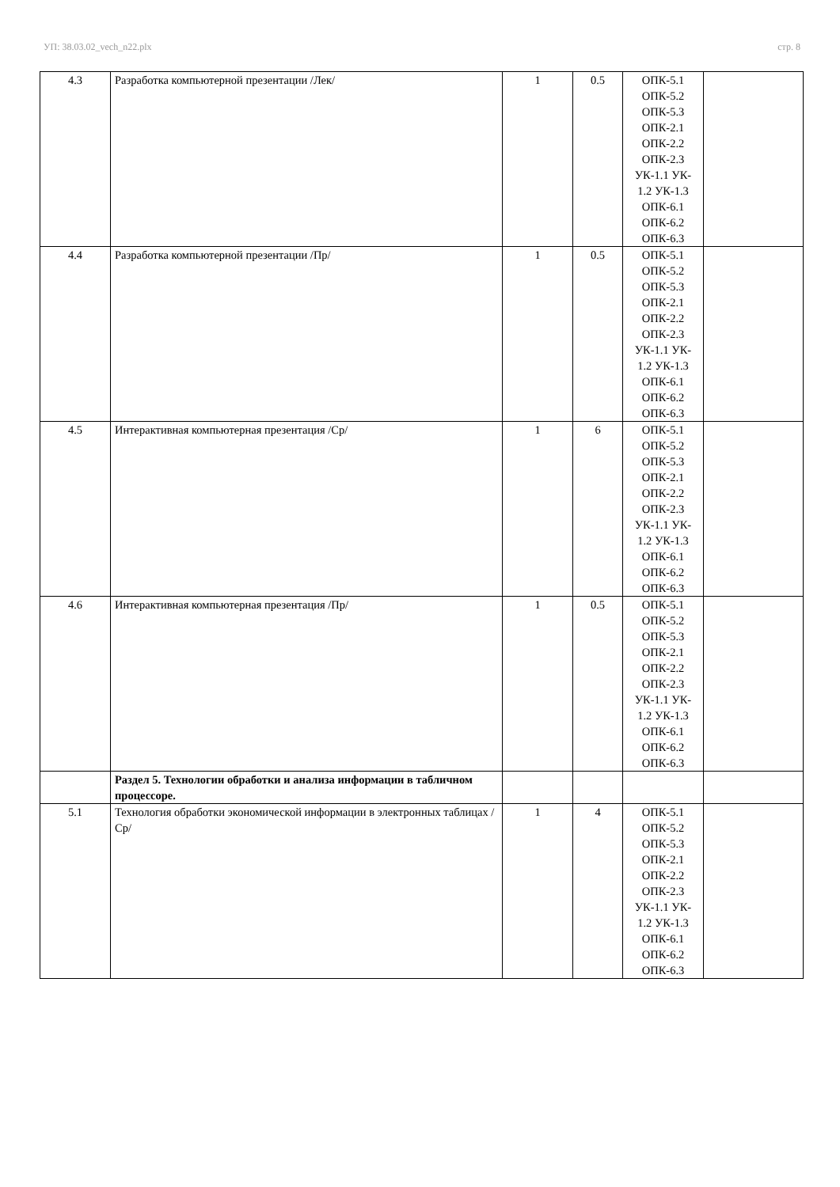УП: 38.03.02_vech_n22.plx стр. 8
| 4.3 | Разработка компьютерной презентации /Лек/ | 1 | 0.5 | ОПК-5.1 ОПК-5.2 ОПК-5.3 ОПК-2.1 ОПК-2.2 ОПК-2.3 УК-1.1 УК- 1.2 УК-1.3 ОПК-6.1 ОПК-6.2 ОПК-6.3 | |
| 4.4 | Разработка компьютерной презентации /Пр/ | 1 | 0.5 | ОПК-5.1 ОПК-5.2 ОПК-5.3 ОПК-2.1 ОПК-2.2 ОПК-2.3 УК-1.1 УК- 1.2 УК-1.3 ОПК-6.1 ОПК-6.2 ОПК-6.3 | |
| 4.5 | Интерактивная компьютерная презентация /Ср/ | 1 | 6 | ОПК-5.1 ОПК-5.2 ОПК-5.3 ОПК-2.1 ОПК-2.2 ОПК-2.3 УК-1.1 УК- 1.2 УК-1.3 ОПК-6.1 ОПК-6.2 ОПК-6.3 | |
| 4.6 | Интерактивная компьютерная презентация /Пр/ | 1 | 0.5 | ОПК-5.1 ОПК-5.2 ОПК-5.3 ОПК-2.1 ОПК-2.2 ОПК-2.3 УК-1.1 УК- 1.2 УК-1.3 ОПК-6.1 ОПК-6.2 ОПК-6.3 | |
| | Раздел 5. Технологии обработки и анализа информации в табличном процессоре. | | | | |
| 5.1 | Технология обработки экономической информации в электронных таблицах /Ср/ | 1 | 4 | ОПК-5.1 ОПК-5.2 ОПК-5.3 ОПК-2.1 ОПК-2.2 ОПК-2.3 УК-1.1 УК- 1.2 УК-1.3 ОПК-6.1 ОПК-6.2 ОПК-6.3 | |